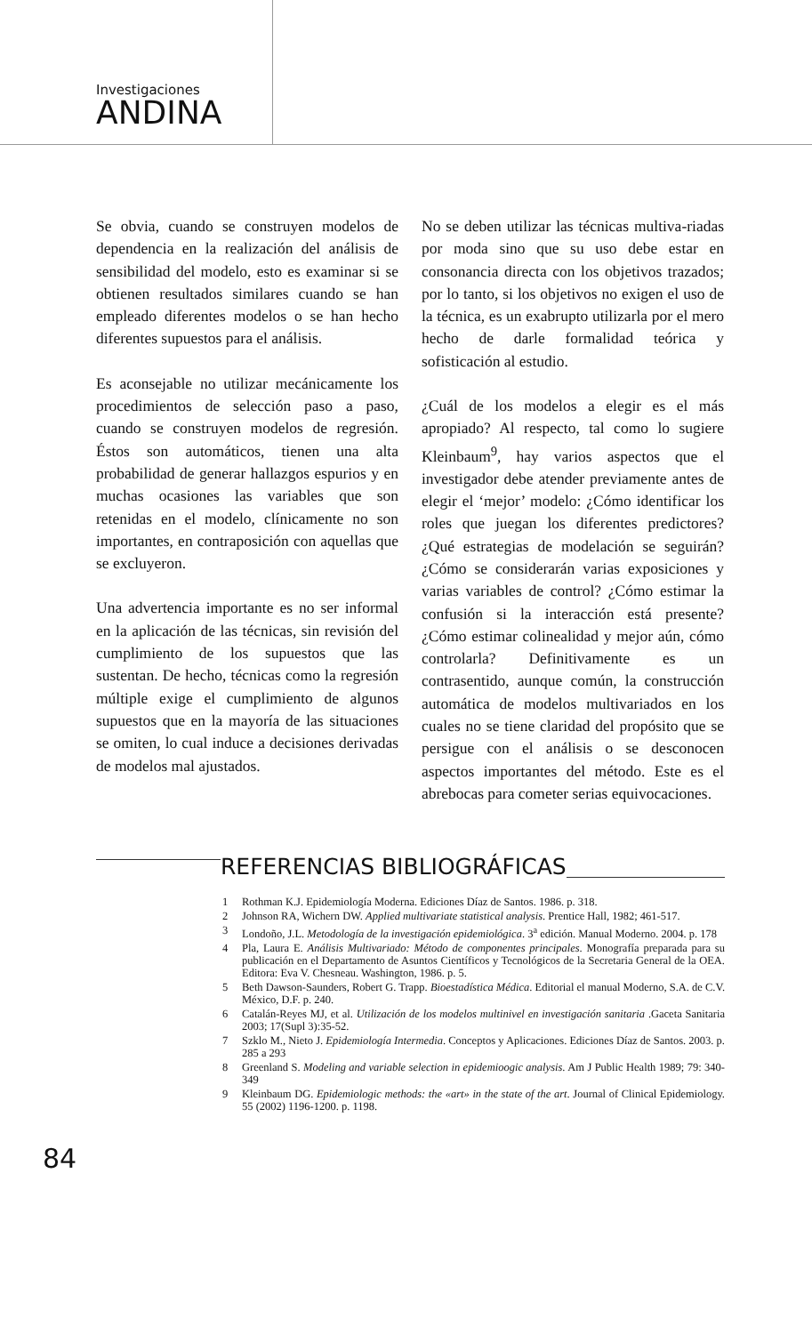Investigaciones
ANDINA
Se obvia, cuando se construyen modelos de dependencia en la realización del análisis de sensibilidad del modelo, esto es examinar si se obtienen resultados similares cuando se han empleado diferentes modelos o se han hecho diferentes supuestos para el análisis.
Es aconsejable no utilizar mecánicamente los procedimientos de selección paso a paso, cuando se construyen modelos de regresión. Éstos son automáticos, tienen una alta probabilidad de generar hallazgos espurios y en muchas ocasiones las variables que son retenidas en el modelo, clínicamente no son importantes, en contraposición con aquellas que se excluyeron.
Una advertencia importante es no ser informal en la aplicación de las técnicas, sin revisión del cumplimiento de los supuestos que las sustentan. De hecho, técnicas como la regresión múltiple exige el cumplimiento de algunos supuestos que en la mayoría de las situaciones se omiten, lo cual induce a decisiones derivadas de modelos mal ajustados.
No se deben utilizar las técnicas multiva-riadas por moda sino que su uso debe estar en consonancia directa con los objetivos trazados; por lo tanto, si los objetivos no exigen el uso de la técnica, es un exabrupto utilizarla por el mero hecho de darle formalidad teórica y sofisticación al estudio.
¿Cuál de los modelos a elegir es el más apropiado? Al respecto, tal como lo sugiere Kleinbaum<sup>9</sup>, hay varios aspectos que el investigador debe atender previamente antes de elegir el ‘mejor’ modelo: ¿Cómo identificar los roles que juegan los diferentes predictores? ¿Qué estrategias de modelación se seguirán? ¿Cómo se considerarán varias exposiciones y varias variables de control? ¿Cómo estimar la confusión si la interacción está presente? ¿Cómo estimar colinealidad y mejor aún, cómo controlarla? Definitivamente es un contrasentido, aunque común, la construcción automática de modelos multivariados en los cuales no se tiene claridad del propósito que se persigue con el análisis o se desconocen aspectos importantes del método. Este es el abrebocas para cometer serias equivocaciones.
REFERENCIAS BIBLIOGRÁFICAS
1 Rothman K.J. Epidemiología Moderna. Ediciones Díaz de Santos. 1986. p. 318.
2 Johnson RA, Wichern DW. Applied multivariate statistical analysis. Prentice Hall, 1982; 461-517.
3 Londoño, J.L. Metodología de la investigación epidemiológica. 3<sup>a</sup> edición. Manual Moderno. 2004. p. 178
4 Pla, Laura E. Análisis Multivariado: Método de componentes principales. Monografía preparada para su publicación en el Departamento de Asuntos Científicos y Tecnológicos de la Secretaria General de la OEA. Editora: Eva V. Chesneau. Washington, 1986. p. 5.
5 Beth Dawson-Saunders, Robert G. Trapp. Bioestadística Médica. Editorial el manual Moderno, S.A. de C.V. México, D.F. p. 240.
6 Catalán-Reyes MJ, et al. Utilización de los modelos multinivel en investigación sanitaria .Gaceta Sanitaria 2003; 17(Supl 3):35-52.
7 Szklo M., Nieto J. Epidemiología Intermedia. Conceptos y Aplicaciones. Ediciones Díaz de Santos. 2003. p. 285 a 293
8 Greenland S. Modeling and variable selection in epidemioogic analysis. Am J Public Health 1989; 79: 340-349
9 Kleinbaum DG. Epidemiologic methods: the «art» in the state of the art. Journal of Clinical Epidemiology. 55 (2002) 1196-1200. p. 1198.
84